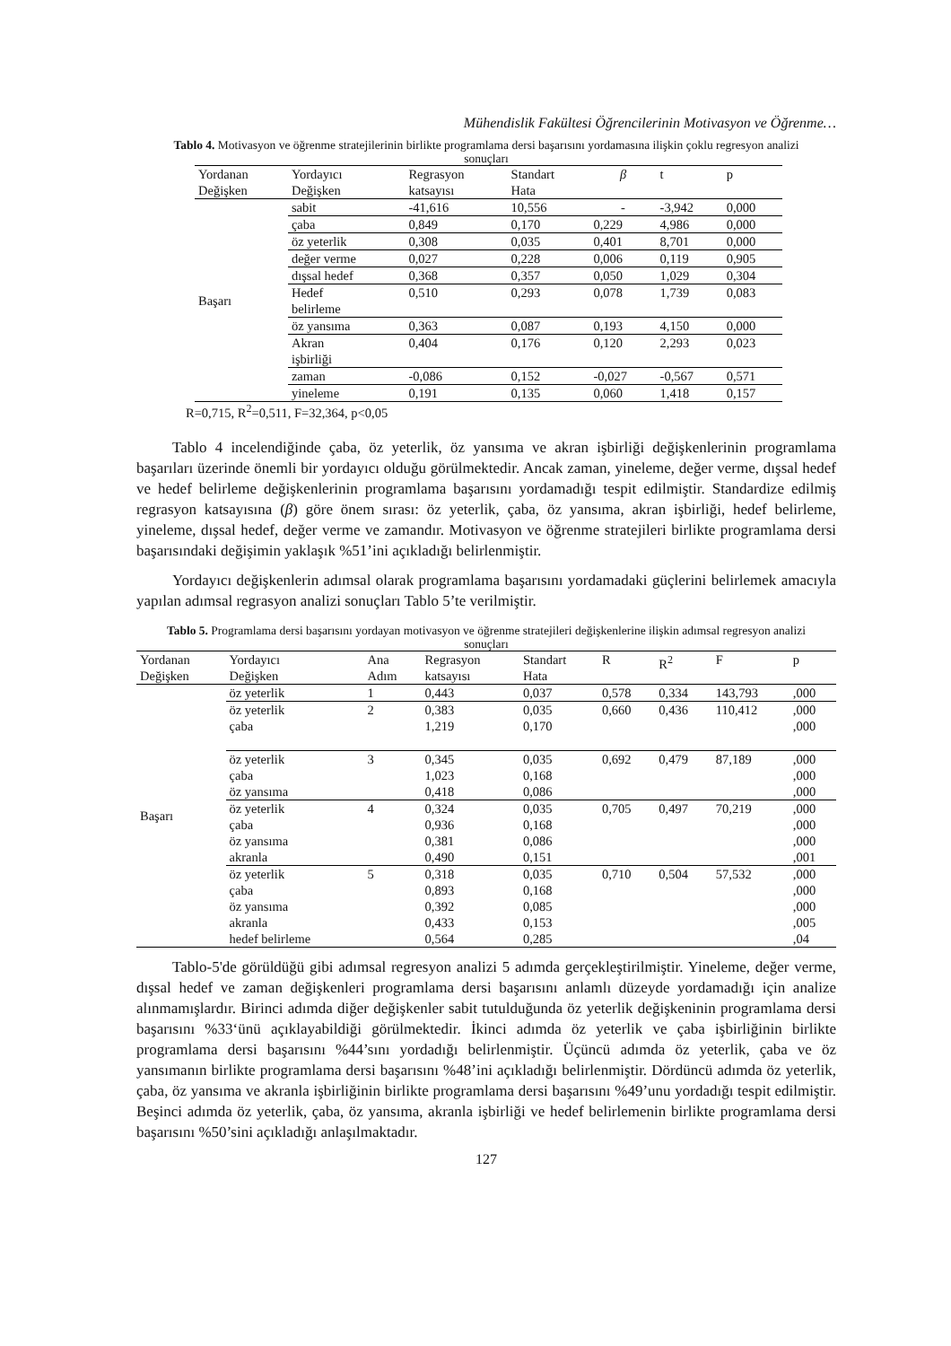Mühendislik Fakültesi Öğrencilerinin Motivasyon ve Öğrenme…
Tablo 4. Motivasyon ve öğrenme stratejilerinin birlikte programlama dersi başarısını yordamasına ilişkin çoklu regresyon analizi sonuçları
| Yordanan Değişken | Yordayıcı Değişken | Regrasyon katsayısı | Standart Hata | β | t | p |
| --- | --- | --- | --- | --- | --- | --- |
| Başarı | sabit | -41,616 | 10,556 | - | -3,942 | 0,000 |
| | çaba | 0,849 | 0,170 | 0,229 | 4,986 | 0,000 |
| | öz yeterlik | 0,308 | 0,035 | 0,401 | 8,701 | 0,000 |
| | değer verme | 0,027 | 0,228 | 0,006 | 0,119 | 0,905 |
| | dışsal hedef | 0,368 | 0,357 | 0,050 | 1,029 | 0,304 |
| | Hedef belirleme | 0,510 | 0,293 | 0,078 | 1,739 | 0,083 |
| | öz yansıma | 0,363 | 0,087 | 0,193 | 4,150 | 0,000 |
| | Akran işbirliği | 0,404 | 0,176 | 0,120 | 2,293 | 0,023 |
| | zaman | -0,086 | 0,152 | -0,027 | -0,567 | 0,571 |
| | yineleme | 0,191 | 0,135 | 0,060 | 1,418 | 0,157 |
R=0,715, R<sup>2</sup>=0,511, F=32,364, p<0,05
Tablo 4 incelendiğinde çaba, öz yeterlik, öz yansıma ve akran işbirliği değişkenlerinin programlama başarıları üzerinde önemli bir yordayıcı olduğu görülmektedir. Ancak zaman, yineleme, değer verme, dışsal hedef ve hedef belirleme değişkenlerinin programlama başarısını yordamadığı tespit edilmiştir. Standardize edilmiş regrasyon katsayısına (β) göre önem sırası: öz yeterlik, çaba, öz yansıma, akran işbirliği, hedef belirleme, yineleme, dışsal hedef, değer verme ve zamandır. Motivasyon ve öğrenme stratejileri birlikte programlama dersi başarısındaki değişimin yaklaşık %51’ini açıkladığı belirlenmiştir.
Yordayıcı değişkenlerin adımsal olarak programlama başarısını yordamadaki güçlerini belirlemek amacıyla yapılan adımsal regrasyon analizi sonuçları Tablo 5’te verilmiştir.
Tablo 5. Programlama dersi başarısını yordayan motivasyon ve öğrenme stratejileri değişkenlerine ilişkin adımsal regresyon analizi sonuçları
| Yordanan Değişken | Yordayıcı Değişken | Ana Adım | Regrasyon katsayısı | Standart Hata | R | R<sup>2</sup> | F | p |
| --- | --- | --- | --- | --- | --- | --- | --- | --- |
| Başarı | öz yeterlik | 1 | 0,443 | 0,037 | 0,578 | 0,334 | 143,793 | ,000 |
| | öz yeterlik çaba | 2 | 0,383 1,219 | 0,035 0,170 | 0,660 | 0,436 | 110,412 | ,000 ,000 |
| | öz yeterlik çaba öz yansıma | 3 | 0,345 1,023 0,418 | 0,035 0,168 0,086 | 0,692 | 0,479 | 87,189 | ,000 ,000 ,000 |
| | öz yeterlik çaba öz yansıma akranla | 4 | 0,324 0,936 0,381 0,490 | 0,035 0,168 0,086 0,151 | 0,705 | 0,497 | 70,219 | ,000 ,000 ,000 ,001 |
| | öz yeterlik çaba öz yansıma akranla hedef belirleme | 5 | 0,318 0,893 0,392 0,433 0,564 | 0,035 0,168 0,085 0,153 0,285 | 0,710 | 0,504 | 57,532 | ,000 ,000 ,000 ,005 ,04 |
Tablo-5'de görüldüğü gibi adımsal regresyon analizi 5 adımda gerçekleştirilmiştir. Yineleme, değer verme, dışsal hedef ve zaman değişkenleri programlama dersi başarısını anlamlı düzeyde yordamadığı için analize alınmamışlardır. Birinci adımda diğer değişkenler sabit tutulduğunda öz yeterlik değişkeninin programlama dersi başarısını %33‘ünü açıklayabildiği görülmektedir. İkinci adımda öz yeterlik ve çaba işbirliğinin birlikte programlama dersi başarısını %44’sını yordadığı belirlenmiştir. Üçüncü adımda öz yeterlik, çaba ve öz yansımanın birlikte programlama dersi başarısını %48’ini açıkladığı belirlenmiştir. Dördüncü adımda öz yeterlik, çaba, öz yansıma ve akranla işbirliğinin birlikte programlama dersi başarısını %49’unu yordadığı tespit edilmiştir. Beşinci adımda öz yeterlik, çaba, öz yansıma, akranla işbirliği ve hedef belirlemenin birlikte programlama dersi başarısını %50’sini açıkladığı anlaşılmaktadır.
127